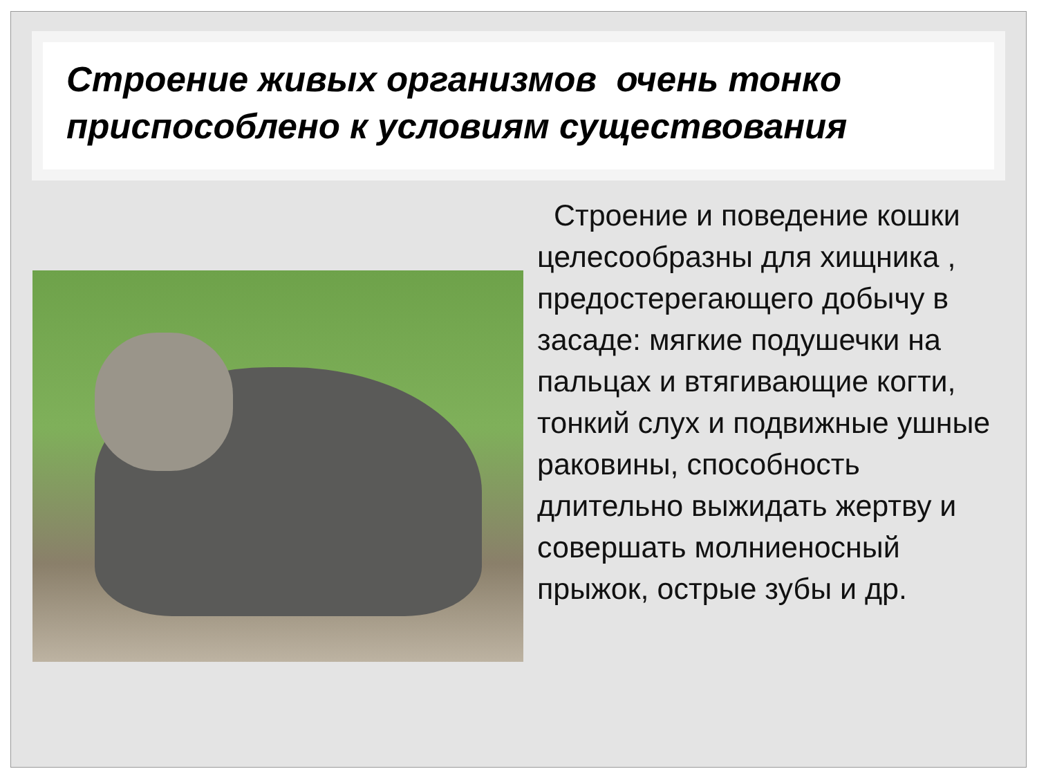Строение живых организмов очень тонко приспособлено к условиям существования
Строение и поведение кошки целесообразны для хищника , предостерегающего добычу в засаде: мягкие подушечки на пальцах и втягивающие когти, тонкий слух и подвижные ушные раковины, способность длительно выжидать жертву и совершать молниеносный прыжок, острые зубы и др.